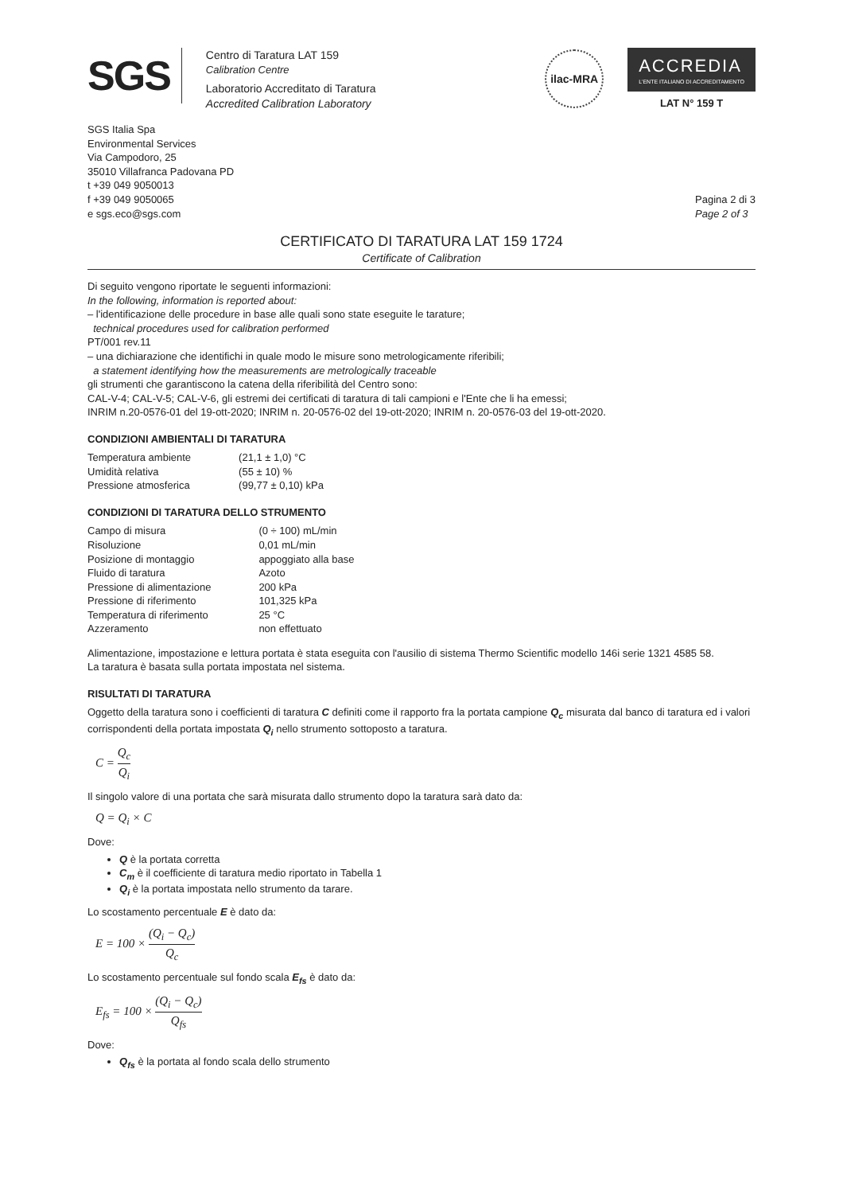SGS
Centro di Taratura LAT 159
Calibration Centre
Laboratorio Accreditato di Taratura
Accredited Calibration Laboratory
ilac-MRA
ACCREDIA
L'ENTE ITALIANO DI ACCREDITAMENTO
LAT N° 159 T
SGS Italia Spa
Environmental Services
Via Campodoro, 25
35010 Villafranca Padovana PD
t +39 049 9050013
f +39 049 9050065
e sgs.eco@sgs.com
Pagina 2 di 3
Page 2 of 3
CERTIFICATO DI TARATURA LAT 159 1724
Certificate of Calibration
Di seguito vengono riportate le seguenti informazioni:
In the following, information is reported about:
– l'identificazione delle procedure in base alle quali sono state eseguite le tarature;
technical procedures used for calibration performed
PT/001 rev.11
– una dichiarazione che identifichi in quale modo le misure sono metrologicamente riferibili;
a statement identifying how the measurements are metrologically traceable
gli strumenti che garantiscono la catena della riferibilità del Centro sono:
CAL-V-4; CAL-V-5; CAL-V-6, gli estremi dei certificati di taratura di tali campioni e l'Ente che li ha emessi;
INRIM n.20-0576-01 del 19-ott-2020; INRIM n. 20-0576-02 del 19-ott-2020; INRIM n. 20-0576-03 del 19-ott-2020.
CONDIZIONI AMBIENTALI DI TARATURA
| Temperatura ambiente | (21,1 ± 1,0) °C |
| Umidità relativa | (55 ± 10) % |
| Pressione atmosferica | (99,77 ± 0,10) kPa |
CONDIZIONI DI TARATURA DELLO STRUMENTO
| Campo di misura | (0 ÷ 100) mL/min |
| Risoluzione | 0,01 mL/min |
| Posizione di montaggio | appoggiato alla base |
| Fluido di taratura | Azoto |
| Pressione di alimentazione | 200 kPa |
| Pressione di riferimento | 101,325 kPa |
| Temperatura di riferimento | 25 °C |
| Azzeramento | non effettuato |
Alimentazione, impostazione e lettura portata è stata eseguita con l'ausilio di sistema Thermo Scientific modello 146i serie 1321 4585 58.
La taratura è basata sulla portata impostata nel sistema.
RISULTATI DI TARATURA
Oggetto della taratura sono i coefficienti di taratura C definiti come il rapporto fra la portata campione Q<sub>c</sub> misurata dal banco di taratura ed i valori corrispondenti della portata impostata Q<sub>i</sub> nello strumento sottoposto a taratura.
C = Q<sub>c</sub> Q<sub>i</sub>
Il singolo valore di una portata che sarà misurata dallo strumento dopo la taratura sarà dato da:
Q = Q<sub>i</sub> × C
Dove:
Q è la portata corretta
C<sub>m</sub> è il coefficiente di taratura medio riportato in Tabella 1
Q<sub>i</sub> è la portata impostata nello strumento da tarare.
Lo scostamento percentuale E è dato da:
E = 100 × (Q<sub>i</sub> − Q<sub>c</sub>) Q<sub>c</sub>
Lo scostamento percentuale sul fondo scala E<sub>fs</sub> è dato da:
E<sub>fs</sub> = 100 × (Q<sub>i</sub> − Q<sub>c</sub>) Q<sub>fs</sub>
Dove:
Q<sub>fs</sub> è la portata al fondo scala dello strumento